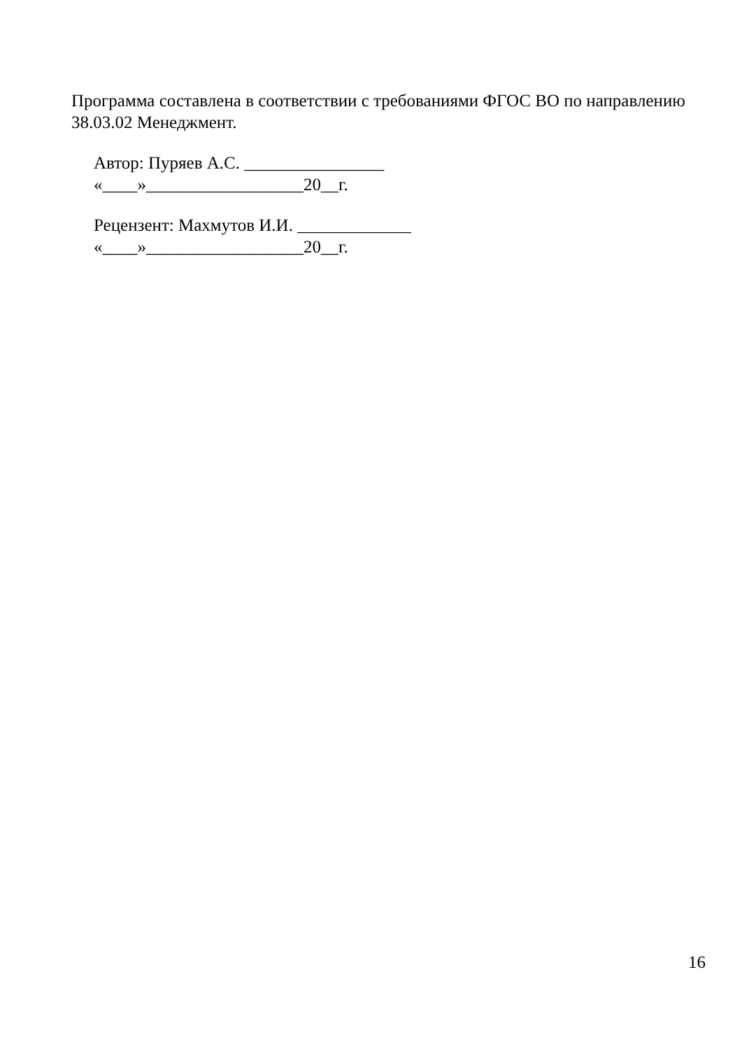Программа составлена в соответствии с требованиями ФГОС ВО по направлению 38.03.02 Менеджмент.
Автор: Пуряев А.С. ________________
«____»__________________20__г.
Рецензент: Махмутов И.И. _____________
«____»__________________20__г.
16